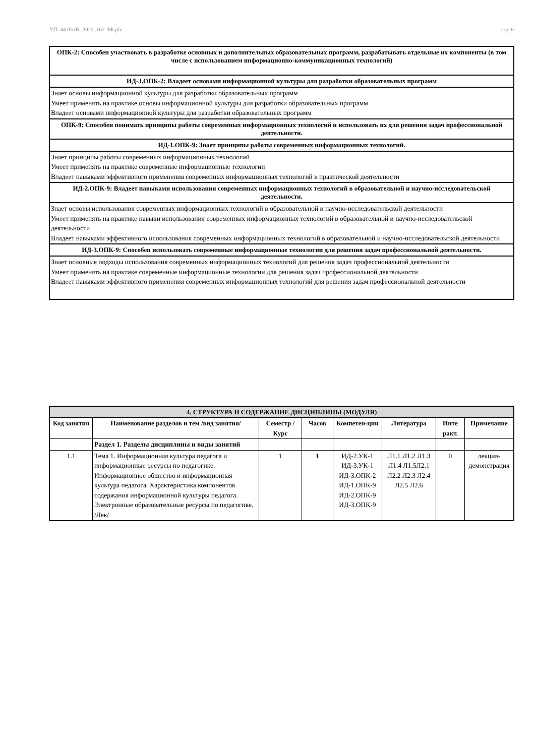УП: 44.03.05_2022_162-3Ф.plx стр. 6
ОПК-2: Способен участвовать в разработке основных и дополнительных образовательных программ, разрабатывать отдельные их компоненты (в том числе с использованием информационно-коммуникационных технологий)
ИД-3.ОПК-2: Владеет основами информационной культуры для разработки образовательных программ
Знает основы информационной культуры для разработки образовательных программ
Умеет применять на практике основы информационной культуры для разработки образовательных программ
Владеет основами информационной культуры для разработки образовательных программ
ОПК-9: Способен понимать принципы работы современных информационных технологий и использовать их для решения задач профессиональной деятельности.
ИД-1.ОПК-9: Знает принципы работы современных информационных технологий.
Знает принципы работы современных информационных технологий
Умеет применять на практике современные информационные технологии
Владеет навыками эффективного применения современных информационных технологий в практической деятельности
ИД-2.ОПК-9: Владеет навыками использования современных информационных технологий в образовательной и научно-исследовательской деятельности.
Знает основы использования современных информационных технологий в образовательной и научно-исследовательской деятельности
Умеет применять на практике навыки использования современных информационных технологий в образовательной и научно-исследовательской деятельности
Владеет навыками эффективного использования современных информационных технологий в образовательной и научно-исследовательской деятельности
ИД-3.ОПК-9: Способен использовать современные информационные технологии для решения задач профессиональной деятельности.
Знает основные подходы использования современных информационных технологий для решения задач профессиональной деятельности
Умеет применять на практике современные информационные технологии для решения задач профессиональной деятельности
Владеет навыками эффективного применения современных информационных технологий для решения задач профессиональной деятельности
| 4. СТРУКТУРА И СОДЕРЖАНИЕ ДИСЦИПЛИНЫ (МОДУЛЯ) | | | | | | | |
| --- | --- | --- | --- | --- | --- | --- | --- |
| Код занятия | Наименование разделов и тем /вид занятия/ | Семестр / Курс | Часов | Компетен-ции | Литература | Инте ракт. | Примечание |
| | Раздел 1. Разделы дисциплины и виды занятий | | | | | | |
| 1.1 | Тема 1. Информационная культура педагога и информационные ресурсы по педагогике. Информационное общество и информационная культура педагога. Характеристика компонентов содержания информационной культуры педагога. Электронные образовательные ресурсы по педагогике. /Лек/ | 1 | 1 | ИД-2.УК-1 ИД-3.УК-1 ИД-3.ОПК-2 ИД-1.ОПК-9 ИД-2.ОПК-9 ИД-3.ОПК-9 | Л1.1 Л1.2 Л1.3 Л1.4 Л1.5Л2.1 Л2.2 Л2.3 Л2.4 Л2.5 Л2.6 | 0 | лекция-демонстрация |